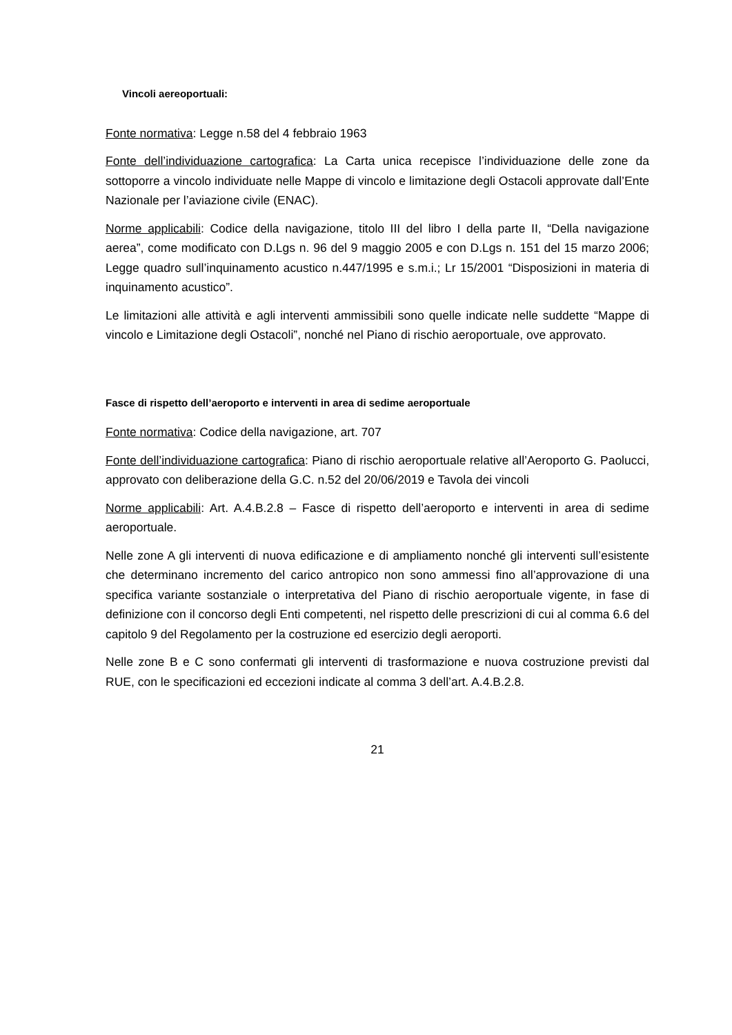Vincoli aereoportuali:
Fonte normativa: Legge n.58 del 4 febbraio 1963
Fonte dell’individuazione cartografica: La Carta unica recepisce l’individuazione delle zone da sottoporre a vincolo individuate nelle Mappe di vincolo e limitazione degli Ostacoli approvate dall’Ente Nazionale per l’aviazione civile (ENAC).
Norme applicabili: Codice della navigazione, titolo III del libro I della parte II, “Della navigazione aerea”, come modificato con D.Lgs n. 96 del 9 maggio 2005 e con D.Lgs n. 151 del 15 marzo 2006; Legge quadro sull’inquinamento acustico n.447/1995 e s.m.i.; Lr 15/2001 “Disposizioni in materia di inquinamento acustico”.
Le limitazioni alle attività e agli interventi ammissibili sono quelle indicate nelle suddette “Mappe di vincolo e Limitazione degli Ostacoli”, nonché nel Piano di rischio aeroportuale, ove approvato.
Fasce di rispetto dell’aeroporto e interventi in area di sedime aeroportuale
Fonte normativa: Codice della navigazione, art. 707
Fonte dell’individuazione cartografica: Piano di rischio aeroportuale relative all’Aeroporto G. Paolucci, approvato con deliberazione della G.C. n.52 del 20/06/2019 e Tavola dei vincoli
Norme applicabili: Art. A.4.B.2.8 – Fasce di rispetto dell’aeroporto e interventi in area di sedime aeroportuale.
Nelle zone A gli interventi di nuova edificazione e di ampliamento nonché gli interventi sull’esistente che determinano incremento del carico antropico non sono ammessi fino all’approvazione di una specifica variante sostanziale o interpretativa del Piano di rischio aeroportuale vigente, in fase di definizione con il concorso degli Enti competenti, nel rispetto delle prescrizioni di cui al comma 6.6 del capitolo 9 del Regolamento per la costruzione ed esercizio degli aeroporti.
Nelle zone B e C sono confermati gli interventi di trasformazione e nuova costruzione previsti dal RUE, con le specificazioni ed eccezioni indicate al comma 3 dell’art. A.4.B.2.8.
21